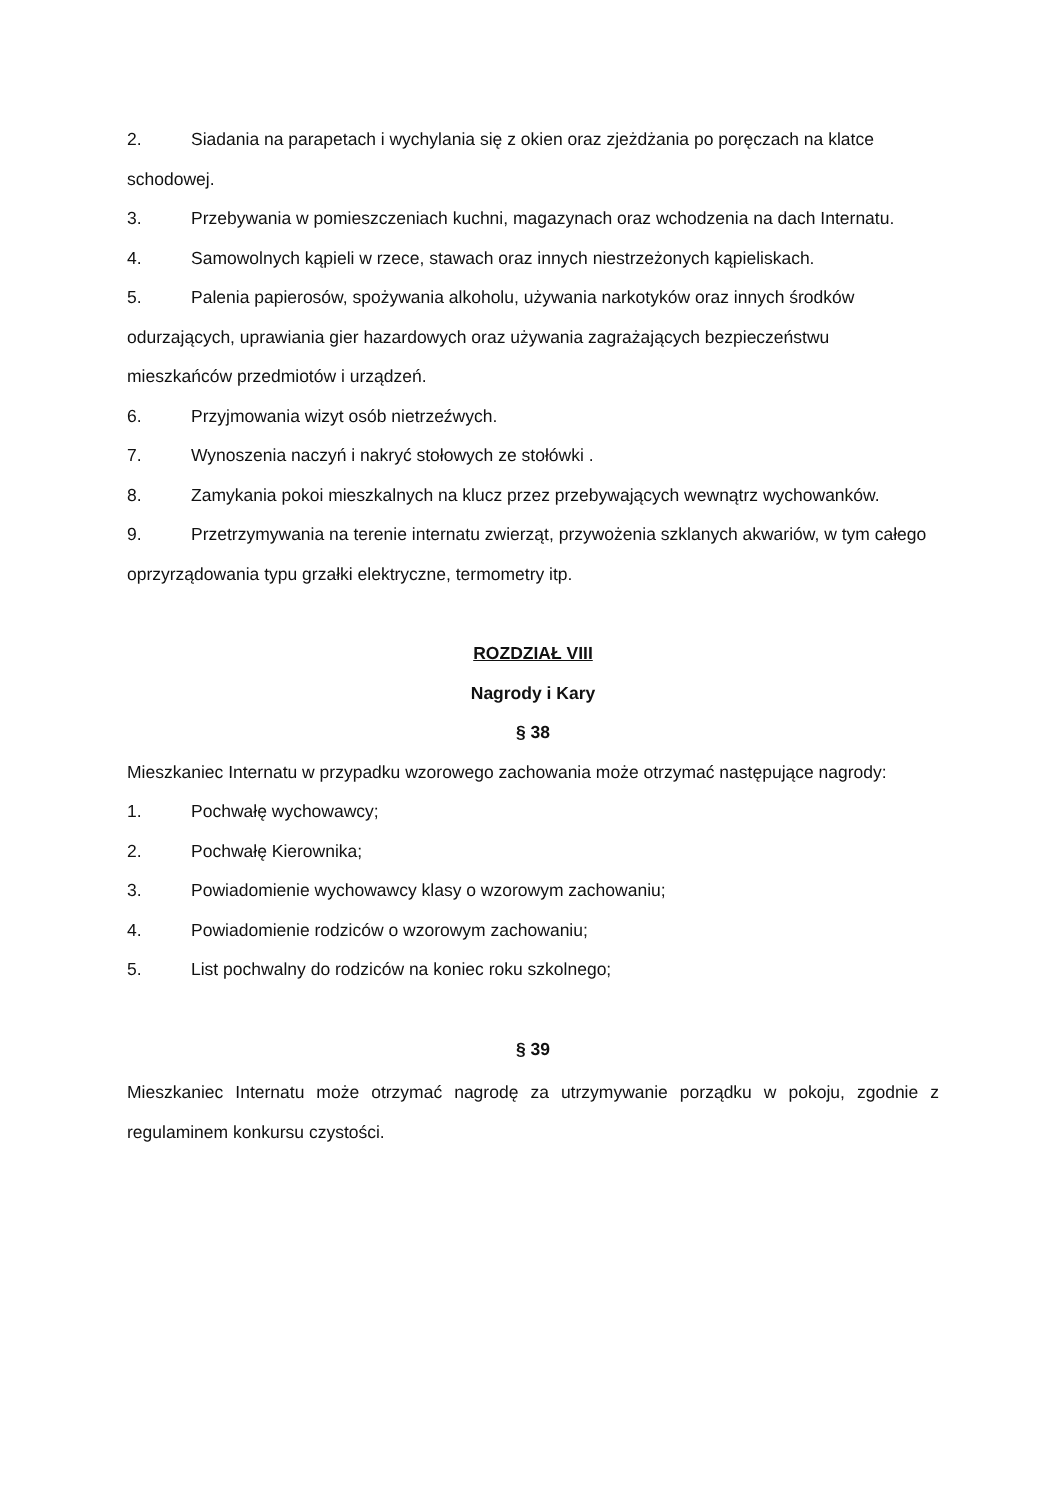2. Siadania na parapetach i wychylania się z okien oraz zjeżdżania po poręczach na klatce schodowej.
3. Przebywania w pomieszczeniach kuchni, magazynach oraz wchodzenia na dach Internatu.
4. Samowolnych kąpieli w rzece, stawach oraz innych niestrzeżonych kąpieliskach.
5. Palenia papierosów, spożywania alkoholu, używania narkotyków oraz innych środków odurzających, uprawiania gier hazardowych oraz używania zagrażających bezpieczeństwu mieszkańców przedmiotów i urządzeń.
6. Przyjmowania wizyt osób nietrzeźwych.
7. Wynoszenia naczyń i nakryć stołowych ze stołówki .
8. Zamykania pokoi mieszkalnych na klucz przez przebywających wewnątrz wychowanków.
9. Przetrzymywania na terenie internatu zwierząt, przywożenia szklanych akwariów, w tym całego oprzyrządowania typu grzałki elektryczne, termometry itp.
ROZDZIAŁ VIII
Nagrody i Kary
§ 38
Mieszkaniec Internatu w przypadku wzorowego zachowania może otrzymać następujące nagrody:
1. Pochwałę wychowawcy;
2. Pochwałę Kierownika;
3. Powiadomienie wychowawcy klasy o wzorowym zachowaniu;
4. Powiadomienie rodziców o wzorowym zachowaniu;
5. List pochwalny do rodziców na koniec roku szkolnego;
§ 39
Mieszkaniec Internatu może otrzymać nagrodę za utrzymywanie porządku w pokoju, zgodnie z regulaminem konkursu czystości.